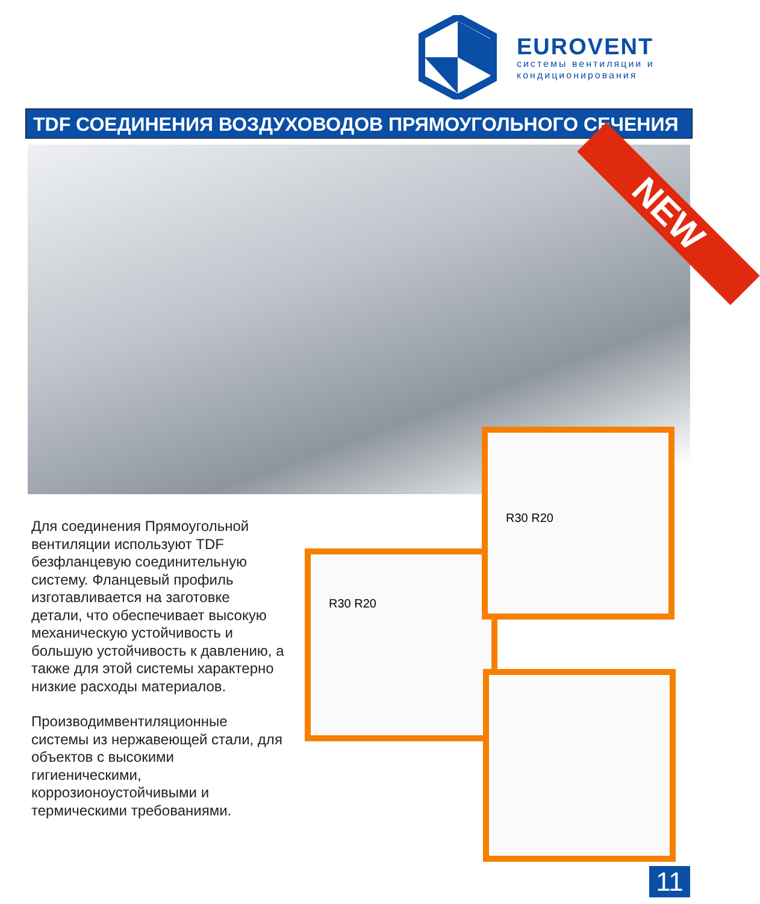EUROVENT
системы вентиляции и
кондиционирования
TDF СОЕДИНЕНИЯ ВОЗДУХОВОДОВ ПРЯМОУГОЛЬНОГО СЕЧЕНИЯ
NEW
Для соединения Прямоугольной вентиляции используют TDF безфланцевую соединительную систему. Фланцевый профиль изготавливается на заготовке детали, что обеспечивает высокую механическую устойчивость и большую устойчивость к давлению, а также для этой системы характерно низкие расходы материалов.
Производимвентиляционные системы из нержавеющей стали, для объектов с высокими гигиеническими, коррозионоустойчивыми и термическими требованиями.
R30 R20
R30 R20
11